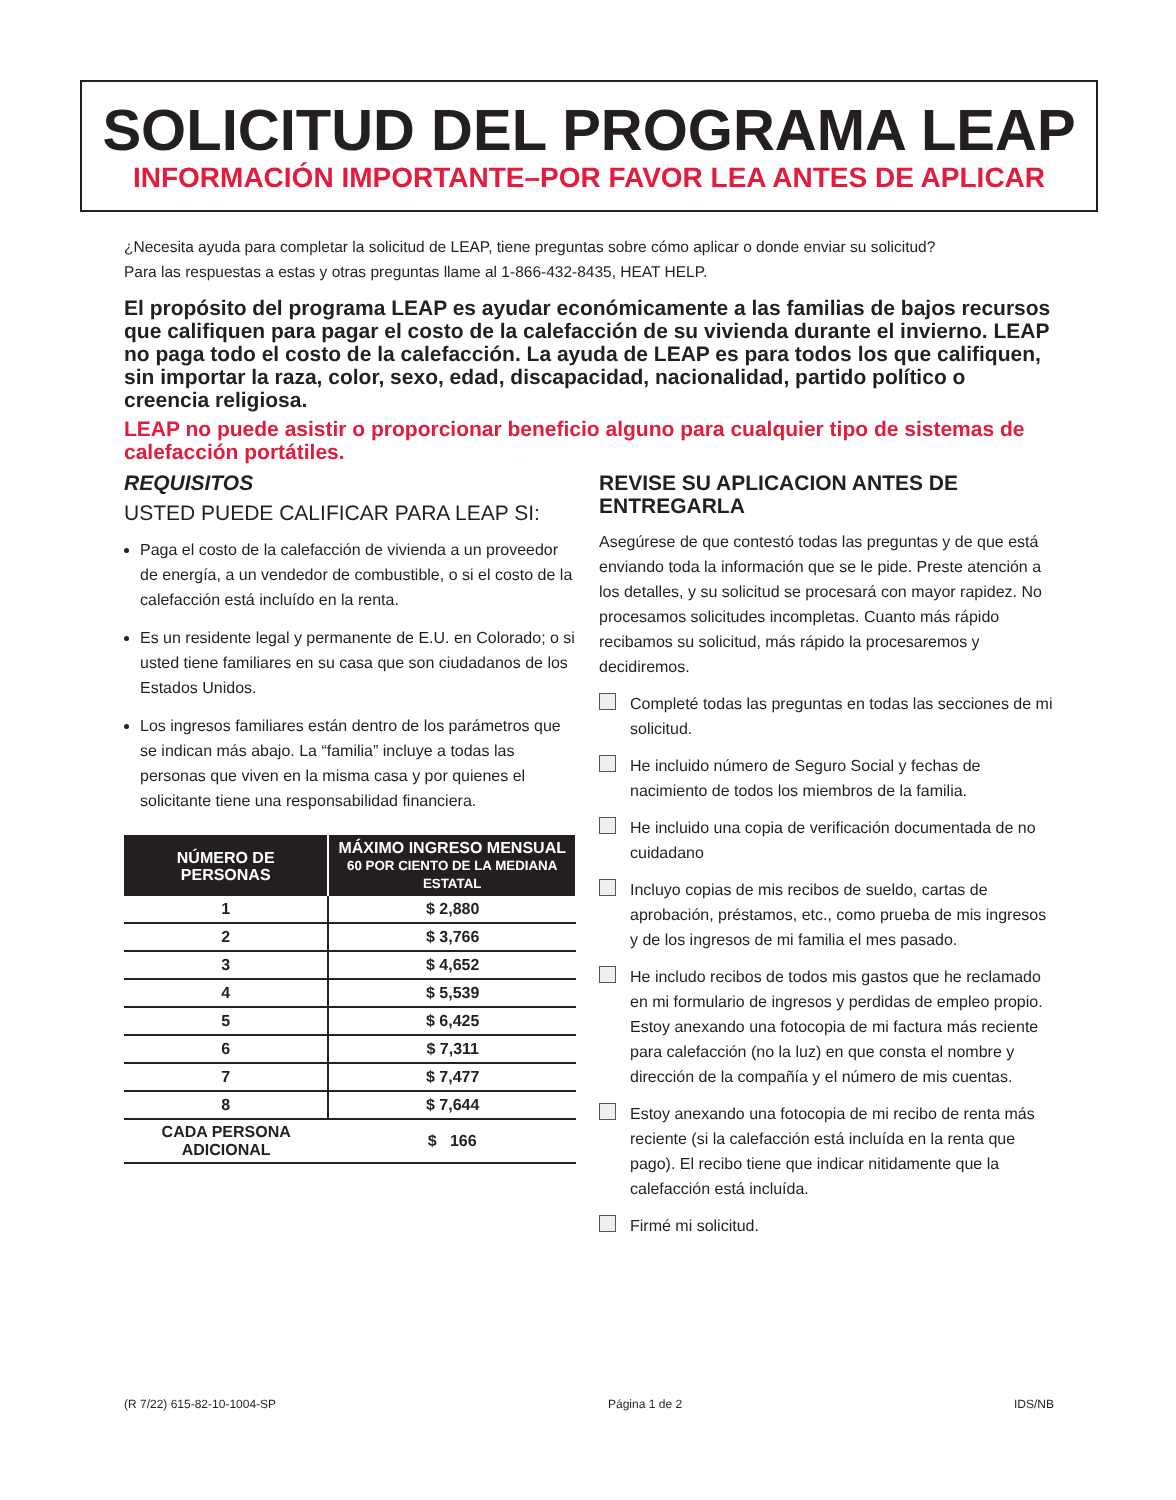SOLICITUD DEL PROGRAMA LEAP
INFORMACIÓN IMPORTANTE–POR FAVOR LEA ANTES DE APLICAR
¿Necesita ayuda para completar la solicitud de LEAP, tiene preguntas sobre cómo aplicar o donde enviar su solicitud?
Para las respuestas a estas y otras preguntas llame al 1-866-432-8435, HEAT HELP.
El propósito del programa LEAP es ayudar económicamente a las familias de bajos recursos que califiquen para pagar el costo de la calefacción de su vivienda durante el invierno. LEAP no paga todo el costo de la calefacción. La ayuda de LEAP es para todos los que califiquen, sin importar la raza, color, sexo, edad, discapacidad, nacionalidad, partido político o creencia religiosa.
LEAP no puede asistir o proporcionar beneficio alguno para cualquier tipo de sistemas de calefacción portátiles.
REQUISITOS
USTED PUEDE CALIFICAR PARA LEAP SI:
Paga el costo de la calefacción de vivienda a un proveedor de energía, a un vendedor de combustible, o si el costo de la calefacción está incluído en la renta.
Es un residente legal y permanente de E.U. en Colorado; o si usted tiene familiares en su casa que son ciudadanos de los Estados Unidos.
Los ingresos familiares están dentro de los parámetros que se indican más abajo. La “familia” incluye a todas las personas que viven en la misma casa y por quienes el solicitante tiene una responsabilidad financiera.
| NÚMERO DE PERSONAS | MÁXIMO INGRESO MENSUAL 60 POR CIENTO DE LA MEDIANA ESTATAL |
| --- | --- |
| 1 | $ 2,880 |
| 2 | $ 3,766 |
| 3 | $ 4,652 |
| 4 | $ 5,539 |
| 5 | $ 6,425 |
| 6 | $ 7,311 |
| 7 | $ 7,477 |
| 8 | $ 7,644 |
| CADA PERSONA ADICIONAL | $ 166 |
REVISE SU APLICACION ANTES DE ENTREGARLA
Asegúrese de que contestó todas las preguntas y de que está enviando toda la información que se le pide. Preste atención a los detalles, y su solicitud se procesará con mayor rapidez. No procesamos solicitudes incompletas. Cuanto más rápido recibamos su solicitud, más rápido la procesaremos y decidiremos.
Completé todas las preguntas en todas las secciones de mi solicitud.
He incluido número de Seguro Social y fechas de nacimiento de todos los miembros de la familia.
He incluido una copia de verificación documentada de no cuidadano
Incluyo copias de mis recibos de sueldo, cartas de aprobación, préstamos, etc., como prueba de mis ingresos y de los ingresos de mi familia el mes pasado.
He includo recibos de todos mis gastos que he reclamado en mi formulario de ingresos y perdidas de empleo propio. Estoy anexando una fotocopia de mi factura más reciente para calefacción (no la luz) en que consta el nombre y dirección de la compañía y el número de mis cuentas.
Estoy anexando una fotocopia de mi recibo de renta más reciente (si la calefacción está incluída en la renta que pago). El recibo tiene que indicar nitidamente que la calefacción está incluída.
Firmé mi solicitud.
(R 7/22) 615-82-10-1004-SP Página 1 de 2 IDS/NB